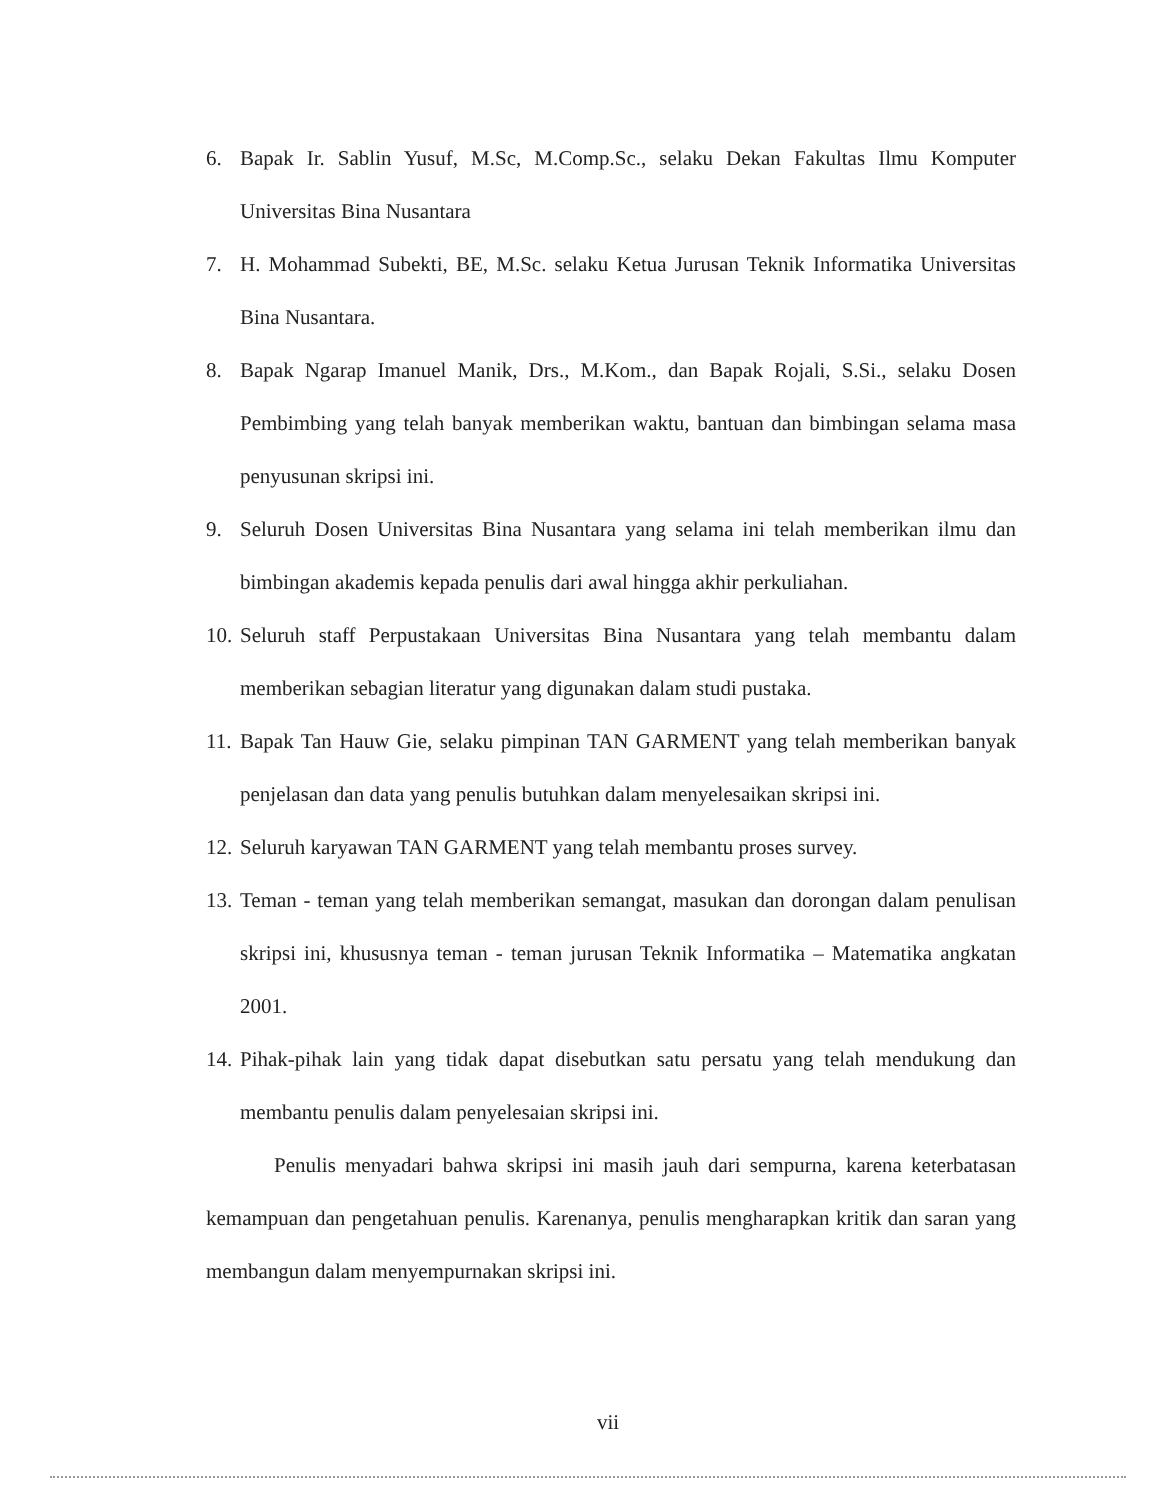6. Bapak Ir. Sablin Yusuf, M.Sc, M.Comp.Sc., selaku Dekan Fakultas Ilmu Komputer Universitas Bina Nusantara
7. H. Mohammad Subekti, BE, M.Sc. selaku Ketua Jurusan Teknik Informatika Universitas Bina Nusantara.
8. Bapak Ngarap Imanuel Manik, Drs., M.Kom., dan Bapak Rojali, S.Si., selaku Dosen Pembimbing yang telah banyak memberikan waktu, bantuan dan bimbingan selama masa penyusunan skripsi ini.
9. Seluruh Dosen Universitas Bina Nusantara yang selama ini telah memberikan ilmu dan bimbingan akademis kepada penulis dari awal hingga akhir perkuliahan.
10. Seluruh staff Perpustakaan Universitas Bina Nusantara yang telah membantu dalam memberikan sebagian literatur yang digunakan dalam studi pustaka.
11. Bapak Tan Hauw Gie, selaku pimpinan TAN GARMENT yang telah memberikan banyak penjelasan dan data yang penulis butuhkan dalam menyelesaikan skripsi ini.
12. Seluruh karyawan TAN GARMENT yang telah membantu proses survey.
13. Teman - teman yang telah memberikan semangat, masukan dan dorongan dalam penulisan skripsi ini, khususnya teman - teman jurusan Teknik Informatika – Matematika angkatan 2001.
14. Pihak-pihak lain yang tidak dapat disebutkan satu persatu yang telah mendukung dan membantu penulis dalam penyelesaian skripsi ini.
Penulis menyadari bahwa skripsi ini masih jauh dari sempurna, karena keterbatasan kemampuan dan pengetahuan penulis. Karenanya, penulis mengharapkan kritik dan saran yang membangun dalam menyempurnakan skripsi ini.
vii